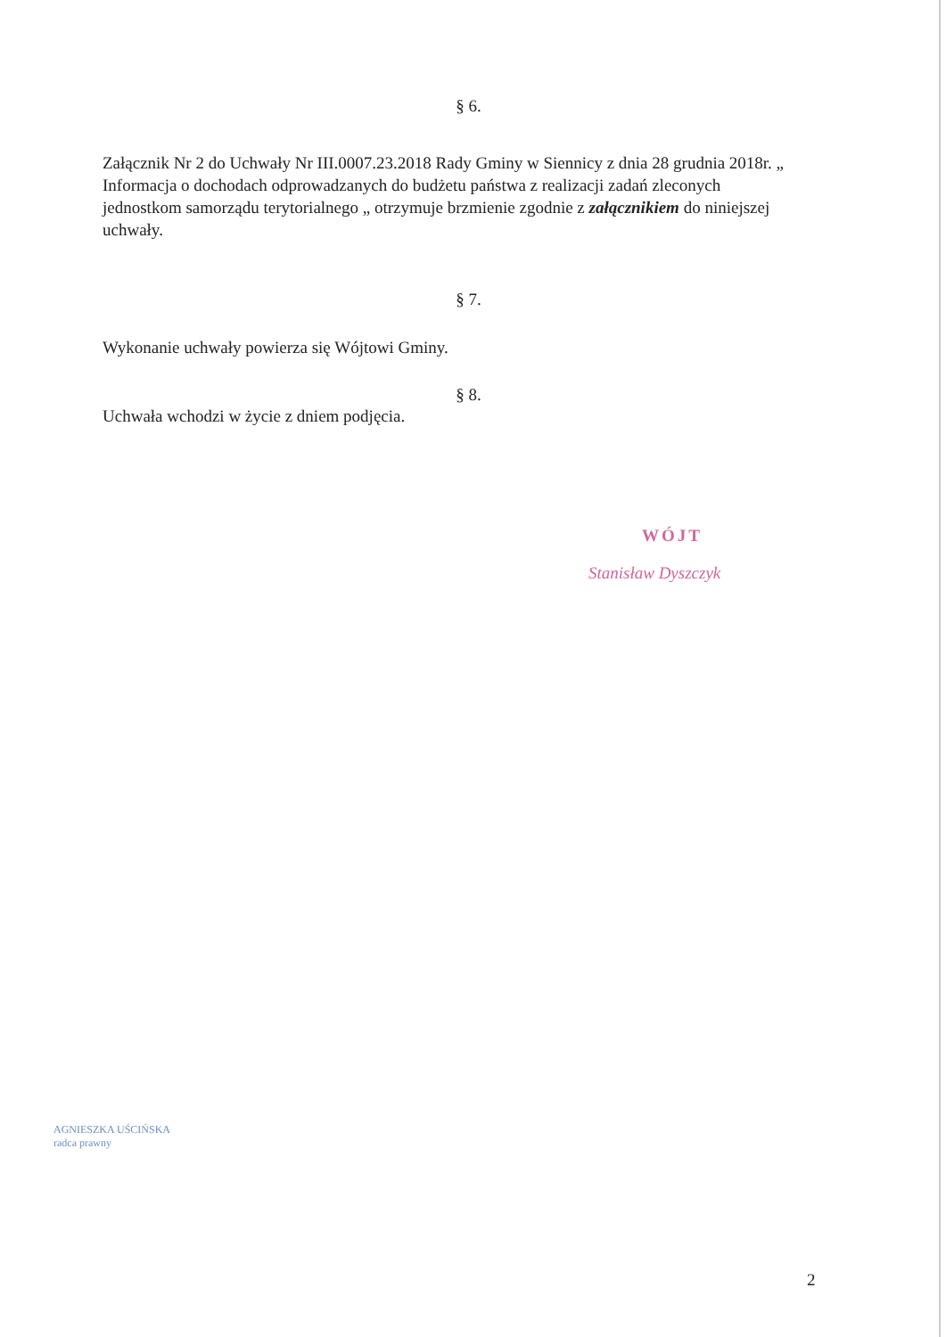§ 6.
Załącznik Nr 2 do Uchwały Nr III.0007.23.2018 Rady Gminy w Siennicy z dnia 28 grudnia 2018r. „ Informacja o dochodach odprowadzanych do budżetu państwa z realizacji zadań zleconych jednostkom samorządu terytorialnego „ otrzymuje brzmienie zgodnie z załącznikiem do niniejszej uchwały.
§ 7.
Wykonanie uchwały powierza się Wójtowi Gminy.
§ 8.
Uchwała wchodzi w życie z dniem podjęcia.
WÓJT
Stanisław Dyszczyk
AGNIESZKA UŚCIŃSKA
radca prawny
2